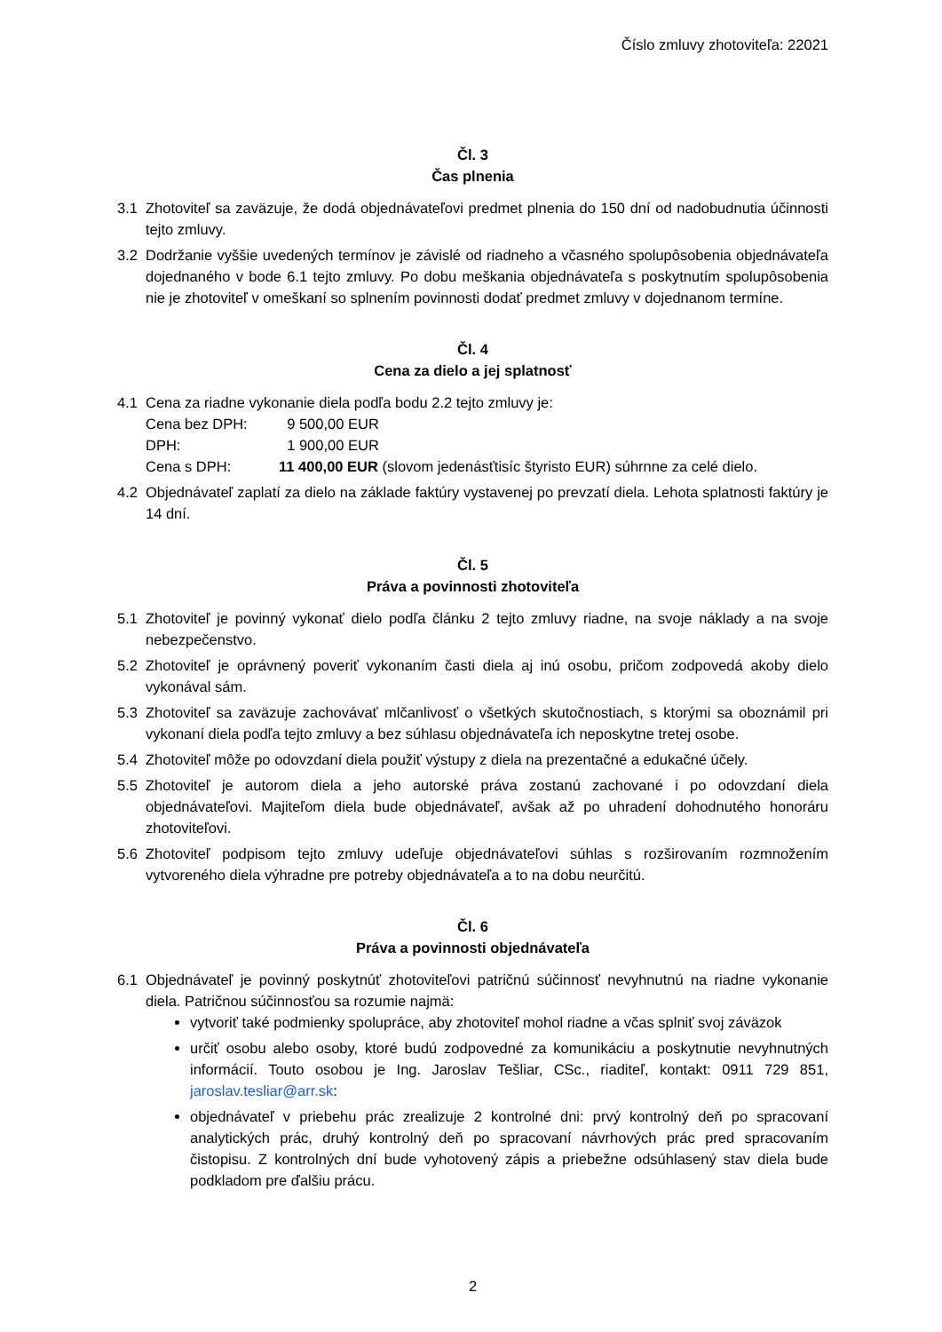Číslo zmluvy zhotoviteľa: 22021
Čl. 3
Čas plnenia
3.1 Zhotoviteľ sa zaväzuje, že dodá objednávateľovi predmet plnenia do 150 dní od nadobudnutia účinnosti tejto zmluvy.
3.2 Dodržanie vyššie uvedených termínov je závislé od riadneho a včasného spolupôsobenia objednávateľa dojednaného v bode 6.1 tejto zmluvy. Po dobu meškania objednávateľa s poskytnutím spolupôsobenia nie je zhotoviteľ v omeškaní so splnením povinnosti dodať predmet zmluvy v dojednanom termíne.
Čl. 4
Cena za dielo a jej splatnosť
4.1 Cena za riadne vykonanie diela podľa bodu 2.2 tejto zmluvy je:
| Cena bez DPH: | 9 500,00 EUR |
| DPH: | 1 900,00 EUR |
| Cena s DPH: | 11 400,00 EUR (slovom jedenásťtisíc štyristo EUR) súhrnne za celé dielo. |
4.2 Objednávateľ zaplatí za dielo na základe faktúry vystavenej po prevzatí diela. Lehota splatnosti faktúry je 14 dní.
Čl. 5
Práva a povinnosti zhotoviteľa
5.1 Zhotoviteľ je povinný vykonať dielo podľa článku 2 tejto zmluvy riadne, na svoje náklady a na svoje nebezpečenstvo.
5.2 Zhotoviteľ je oprávnený poveriť vykonaním časti diela aj inú osobu, pričom zodpovedá akoby dielo vykonával sám.
5.3 Zhotoviteľ sa zaväzuje zachovávať mlčanlivosť o všetkých skutočnostiach, s ktorými sa oboznámil pri vykonaní diela podľa tejto zmluvy a bez súhlasu objednávateľa ich neposkytne tretej osobe.
5.4 Zhotoviteľ môže po odovzdaní diela použiť výstupy z diela na prezentačné a edukačné účely.
5.5 Zhotoviteľ je autorom diela a jeho autorské práva zostanú zachované i po odovzdaní diela objednávateľovi. Majiteľom diela bude objednávateľ, avšak až po uhradení dohodnutého honoráru zhotoviteľovi.
5.6 Zhotoviteľ podpisom tejto zmluvy udeľuje objednávateľovi súhlas s rozširovaním rozmnožením vytvoreného diela výhradne pre potreby objednávateľa a to na dobu neurčitú.
Čl. 6
Práva a povinnosti objednávateľa
6.1 Objednávateľ je povinný poskytnúť zhotoviteľovi patričnú súčinnosť nevyhnutnú na riadne vykonanie diela. Patričnou súčinnosťou sa rozumie najmä:
vytvoriť také podmienky spolupráce, aby zhotoviteľ mohol riadne a včas splniť svoj záväzok
určiť osobu alebo osoby, ktoré budú zodpovedné za komunikáciu a poskytnutie nevyhnutných informácií. Touto osobou je Ing. Jaroslav Tešliar, CSc., riaditeľ, kontakt: 0911 729 851, jaroslav.tesliar@arr.sk:
objednávateľ v priebehu prác zrealizuje 2 kontrolné dni: prvý kontrolný deň po spracovaní analytických prác, druhý kontrolný deň po spracovaní návrhových prác pred spracovaním čistopisu. Z kontrolných dní bude vyhotovený zápis a priebežne odsúhlasený stav diela bude podkladom pre ďalšiu prácu.
2